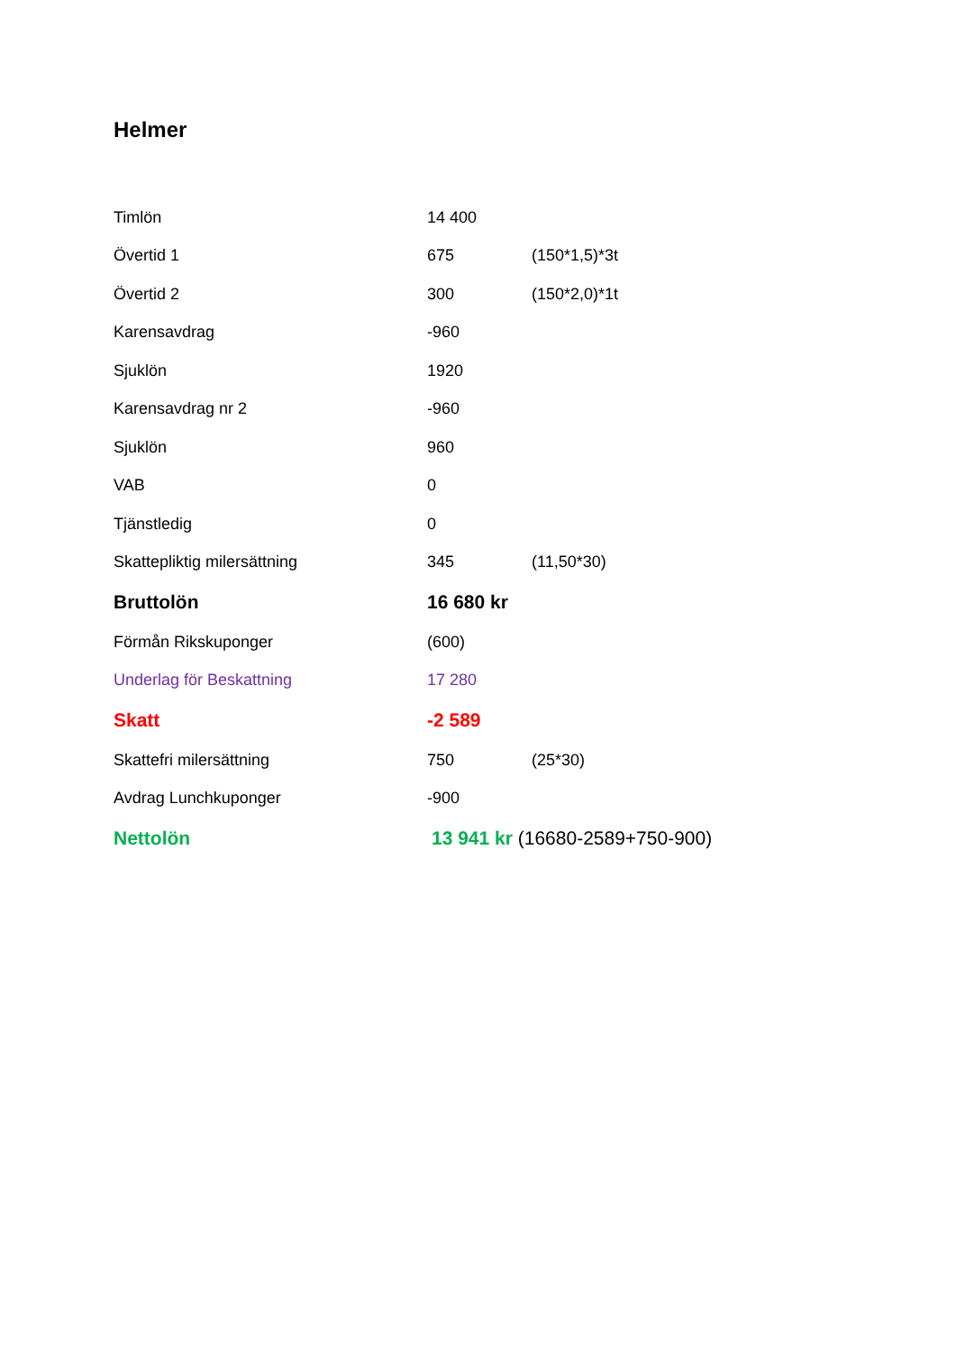Helmer
| Timlön | 14 400 | |
| Övertid 1 | 675 | (150*1,5)*3t |
| Övertid 2 | 300 | (150*2,0)*1t |
| Karensavdrag | -960 | |
| Sjuklön | 1920 | |
| Karensavdrag nr 2 | -960 | |
| Sjuklön | 960 | |
| VAB | 0 | |
| Tjänstledig | 0 | |
| Skattepliktig milersättning | 345 | (11,50*30) |
| Bruttolön | 16 680 kr | |
| Förmån Rikskuponger | (600) | |
| Underlag för Beskattning | 17 280 | |
| Skatt | -2 589 | |
| Skattefri milersättning | 750 | (25*30) |
| Avdrag Lunchkuponger | -900 | |
| Nettolön | 13 941 kr (16680-2589+750-900) | |